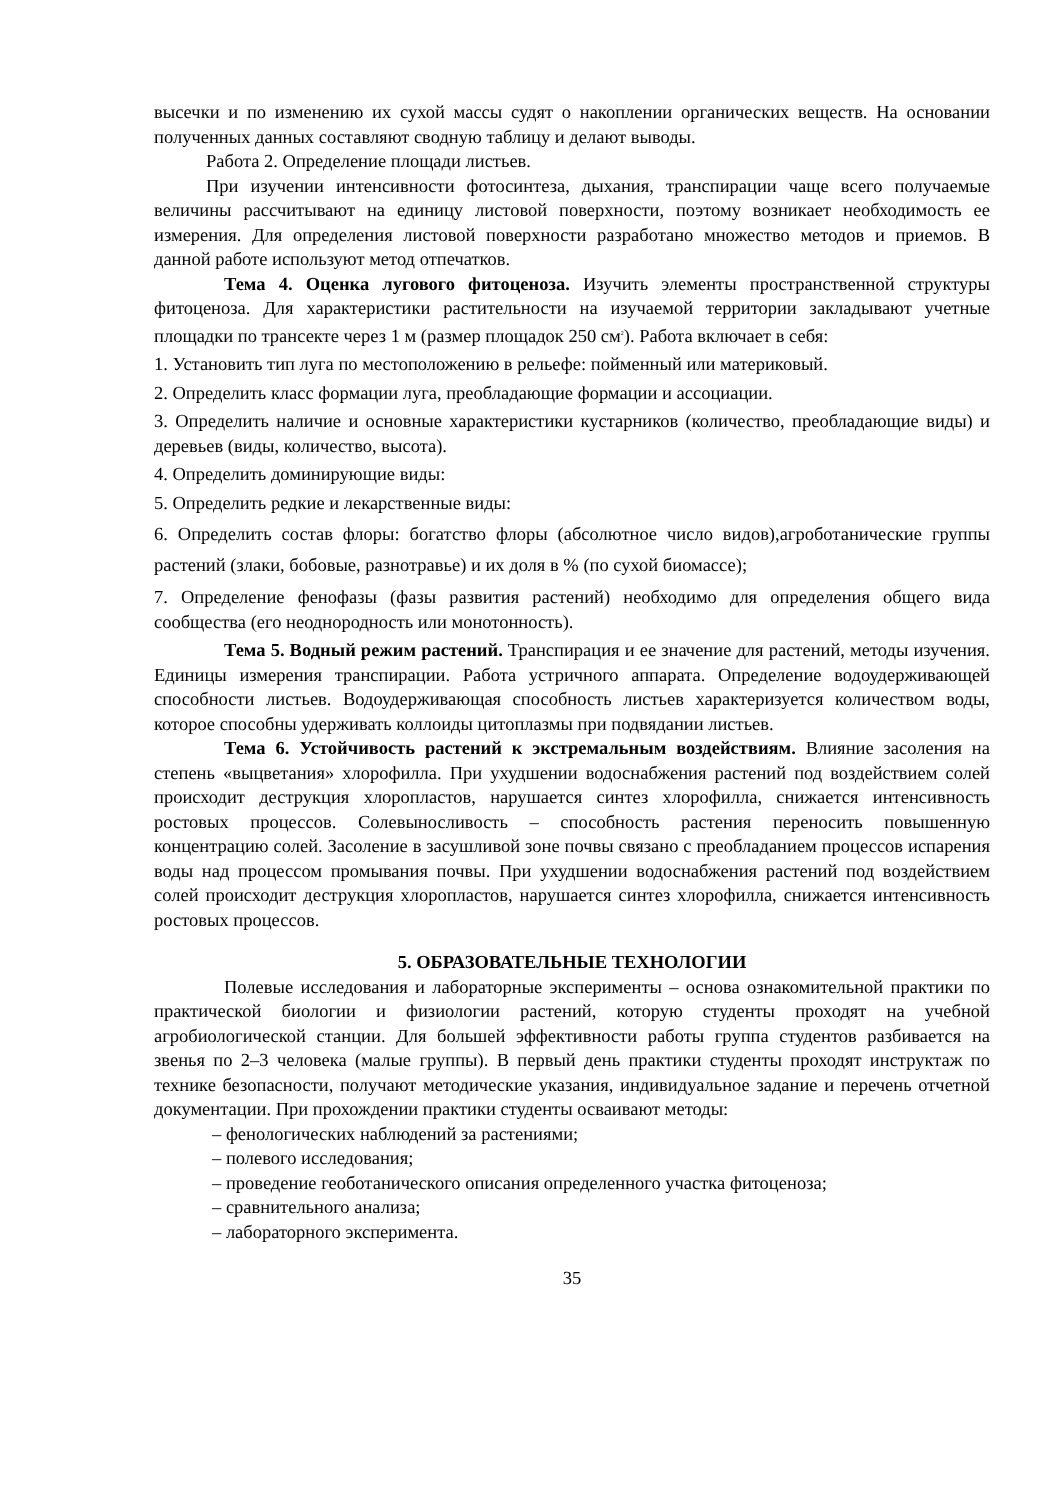высечки и по изменению их сухой массы судят о накоплении органических веществ. На основании полученных данных составляют сводную таблицу и делают выводы.
Работа 2. Определение площади листьев.
При изучении интенсивности фотосинтеза, дыхания, транспирации чаще всего получаемые величины рассчитывают на единицу листовой поверхности, поэтому возникает необходимость ее измерения. Для определения листовой поверхности разработано множество методов и приемов. В данной работе используют метод отпечатков.
Тема 4. Оценка лугового фитоценоза. Изучить элементы пространственной структуры фитоценоза. Для характеристики растительности на изучаемой территории закладывают учетные площадки по трансекте через 1 м (размер площадок 250 см<sup>2</sup>). Работа включает в себя:
1. Установить тип луга по местоположению в рельефе: пойменный или материковый.
2. Определить класс формации луга, преобладающие формации и ассоциации.
3. Определить наличие и основные характеристики кустарников (количество, преобладающие виды) и деревьев (виды, количество, высота).
4. Определить доминирующие виды:
5. Определить редкие и лекарственные виды:
6. Определить состав флоры: богатство флоры (абсолютное число видов),агроботанические группы растений (злаки, бобовые, разнотравье) и их доля в % (по сухой биомассе);
7. Определение фенофазы (фазы развития растений) необходимо для определения общего вида сообщества (его неоднородность или монотонность).
Тема 5. Водный режим растений. Транспирация и ее значение для растений, методы изучения. Единицы измерения транспирации. Работа устричного аппарата. Определение водоудерживающей способности листьев. Водоудерживающая способность листьев характеризуется количеством воды, которое способны удерживать коллоиды цитоплазмы при подвядании листьев.
Тема 6. Устойчивость растений к экстремальным воздействиям. Влияние засоления на степень «выцветания» хлорофилла. При ухудшении водоснабжения растений под воздействием солей происходит деструкция хлоропластов, нарушается синтез хлорофилла, снижается интенсивность ростовых процессов. Солевыносливость – способность растения переносить повышенную концентрацию солей. Засоление в засушливой зоне почвы связано с преобладанием процессов испарения воды над процессом промывания почвы. При ухудшении водоснабжения растений под воздействием солей происходит деструкция хлоропластов, нарушается синтез хлорофилла, снижается интенсивность ростовых процессов.
5. ОБРАЗОВАТЕЛЬНЫЕ ТЕХНОЛОГИИ
Полевые исследования и лабораторные эксперименты – основа ознакомительной практики по практической биологии и физиологии растений, которую студенты проходят на учебной агробиологической станции. Для большей эффективности работы группа студентов разбивается на звенья по 2–3 человека (малые группы). В первый день практики студенты проходят инструктаж по технике безопасности, получают методические указания, индивидуальное задание и перечень отчетной документации. При прохождении практики студенты осваивают методы:
– фенологических наблюдений за растениями;
– полевого исследования;
– проведение геоботанического описания определенного участка фитоценоза;
– сравнительного анализа;
– лабораторного эксперимента.
35